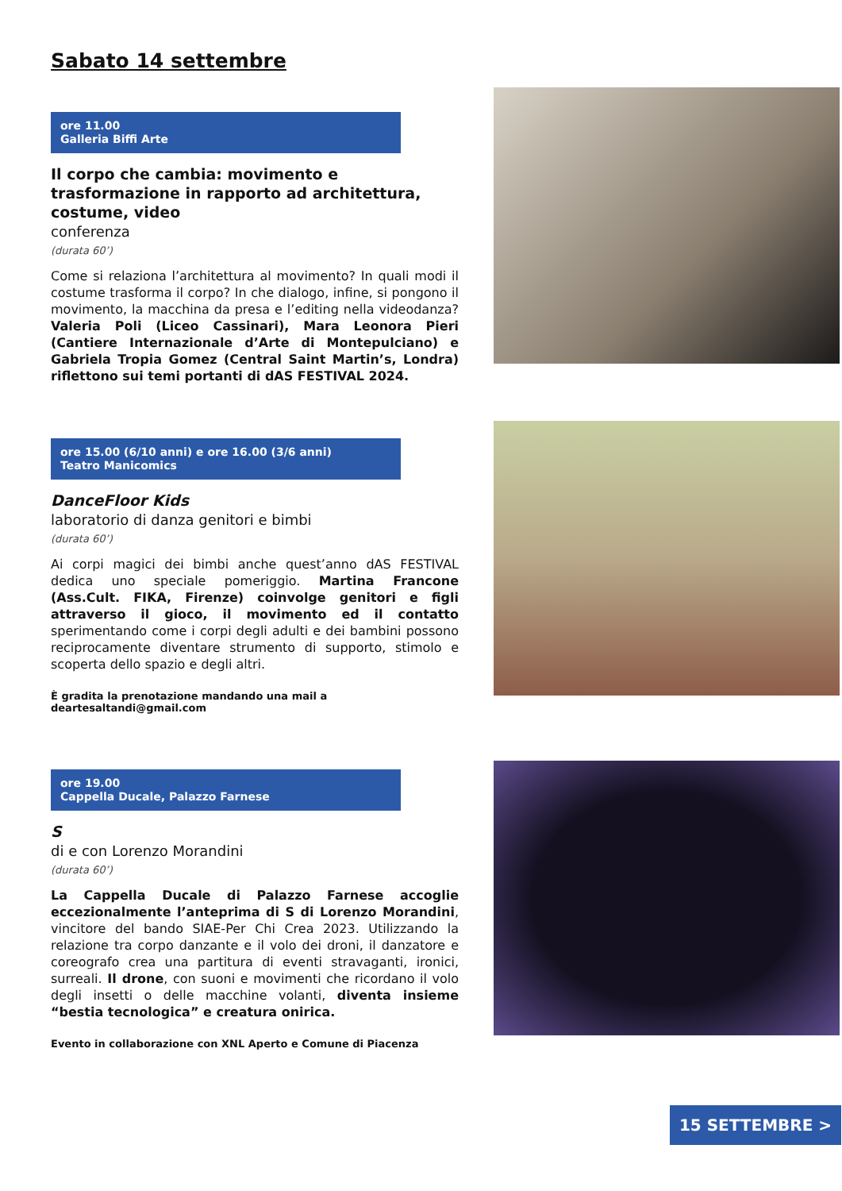Sabato 14 settembre
ore 11.00
Galleria Biffi Arte
Il corpo che cambia: movimento e trasformazione in rapporto ad architettura, costume, video
conferenza
(durata 60’)
Come si relaziona l’architettura al movimento? In quali modi il costume trasforma il corpo? In che dialogo, infine, si pongono il movimento, la macchina da presa e l’editing nella videodanza? Valeria Poli (Liceo Cassinari), Mara Leonora Pieri (Cantiere Internazionale d’Arte di Montepulciano) e Gabriela Tropia Gomez (Central Saint Martin’s, Londra) riflettono sui temi portanti di dAS FESTIVAL 2024.
ore 15.00 (6/10 anni) e ore 16.00 (3/6 anni)
Teatro Manicomics
DanceFloor Kids
laboratorio di danza genitori e bimbi
(durata 60’)
Ai corpi magici dei bimbi anche quest’anno dAS FESTIVAL dedica uno speciale pomeriggio. Martina Francone (Ass.Cult. FIKA, Firenze) coinvolge genitori e figli attraverso il gioco, il movimento ed il contatto sperimentando come i corpi degli adulti e dei bambini possono reciprocamente diventare strumento di supporto, stimolo e scoperta dello spazio e degli altri.
È gradita la prenotazione mandando una mail a
deartesaltandi@gmail.com
ore 19.00
Cappella Ducale, Palazzo Farnese
S
di e con Lorenzo Morandini
(durata 60’)
La Cappella Ducale di Palazzo Farnese accoglie eccezionalmente l’anteprima di S di Lorenzo Morandini, vincitore del bando SIAE-Per Chi Crea 2023. Utilizzando la relazione tra corpo danzante e il volo dei droni, il danzatore e coreografo crea una partitura di eventi stravaganti, ironici, surreali. Il drone, con suoni e movimenti che ricordano il volo degli insetti o delle macchine volanti, diventa insieme “bestia tecnologica” e creatura onirica.
Evento in collaborazione con XNL Aperto e Comune di Piacenza
15 SETTEMBRE >